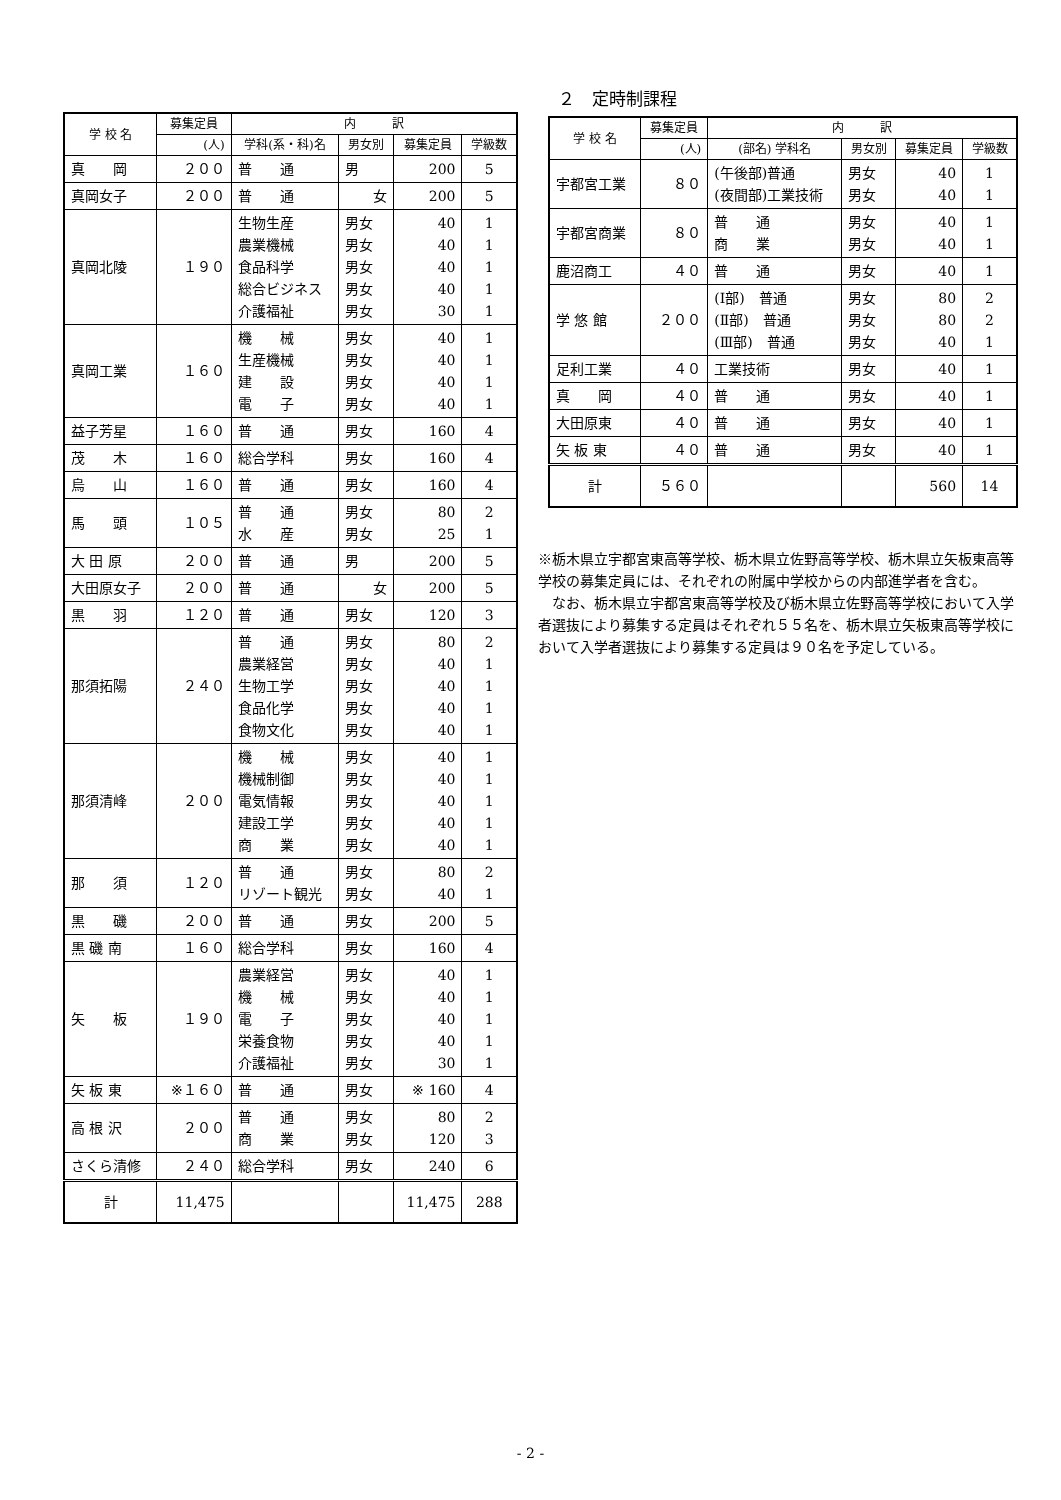| 学 校 名 | 募集定員 | 内 訳 | | | |
| --- | --- | --- | --- | --- | --- |
| | (人) | 学科(系・科)名 | 男女別 | 募集定員 | 学級数 |
| 真 岡 | ２００ | 普 通 | 男 | 200 | 5 |
| 真岡女子 | ２００ | 普 通 | 女 | 200 | 5 |
| 真岡北陵 | １９０ | 生物生産 農業機械 食品科学 総合ビジネス 介護福祉 | 男女 男女 男女 男女 男女 | 40 40 40 40 30 | 1 1 1 1 1 |
| 真岡工業 | １６０ | 機 械 生産機械 建 設 電 子 | 男女 男女 男女 男女 | 40 40 40 40 | 1 1 1 1 |
| 益子芳星 | １６０ | 普 通 | 男女 | 160 | 4 |
| 茂 木 | １６０ | 総合学科 | 男女 | 160 | 4 |
| 烏 山 | １６０ | 普 通 | 男女 | 160 | 4 |
| 馬 頭 | １０５ | 普 通 水 産 | 男女 男女 | 80 25 | 2 1 |
| 大 田 原 | ２００ | 普 通 | 男 | 200 | 5 |
| 大田原女子 | ２００ | 普 通 | 女 | 200 | 5 |
| 黒 羽 | １２０ | 普 通 | 男女 | 120 | 3 |
| 那須拓陽 | ２４０ | 普 通 農業経営 生物工学 食品化学 食物文化 | 男女 男女 男女 男女 男女 | 80 40 40 40 40 | 2 1 1 1 1 |
| 那須清峰 | ２００ | 機 械 機械制御 電気情報 建設工学 商 業 | 男女 男女 男女 男女 男女 | 40 40 40 40 40 | 1 1 1 1 1 |
| 那 須 | １２０ | 普 通 リゾート観光 | 男女 男女 | 80 40 | 2 1 |
| 黒 磯 | ２００ | 普 通 | 男女 | 200 | 5 |
| 黒 磯 南 | １６０ | 総合学科 | 男女 | 160 | 4 |
| 矢 板 | １９０ | 農業経営 機 械 電 子 栄養食物 介護福祉 | 男女 男女 男女 男女 男女 | 40 40 40 40 30 | 1 1 1 1 1 |
| 矢 板 東 | ※１６０ | 普 通 | 男女 | ※ 160 | 4 |
| 高 根 沢 | ２００ | 普 通 商 業 | 男女 男女 | 80 120 | 2 3 |
| さくら清修 | ２４０ | 総合学科 | 男女 | 240 | 6 |
| 計 | 11,475 | | | 11,475 | 288 |
２　定時制課程
| 学 校 名 | 募集定員 | 内 訳 | | | |
| --- | --- | --- | --- | --- | --- |
| | (人) | (部名) 学科名 | 男女別 | 募集定員 | 学級数 |
| 宇都宮工業 | ８０ | (午後部)普通 (夜間部)工業技術 | 男女 男女 | 40 40 | 1 1 |
| 宇都宮商業 | ８０ | 普 通 商 業 | 男女 男女 | 40 40 | 1 1 |
| 鹿沼商工 | ４０ | 普 通 | 男女 | 40 | 1 |
| 学 悠 館 | ２００ | (Ⅰ部) 普通 (Ⅱ部) 普通 (Ⅲ部) 普通 | 男女 男女 男女 | 80 80 40 | 2 2 1 |
| 足利工業 | ４０ | 工業技術 | 男女 | 40 | 1 |
| 真 岡 | ４０ | 普 通 | 男女 | 40 | 1 |
| 大田原東 | ４０ | 普 通 | 男女 | 40 | 1 |
| 矢 板 東 | ４０ | 普 通 | 男女 | 40 | 1 |
| 計 | ５６０ | | | 560 | 14 |
※栃木県立宇都宮東高等学校、栃木県立佐野高等学校、栃木県立矢板東高等学校の募集定員には、それぞれの附属中学校からの内部進学者を含む。
　なお、栃木県立宇都宮東高等学校及び栃木県立佐野高等学校において入学者選抜により募集する定員はそれぞれ５５名を、栃木県立矢板東高等学校において入学者選抜により募集する定員は９０名を予定している。
- 2 -